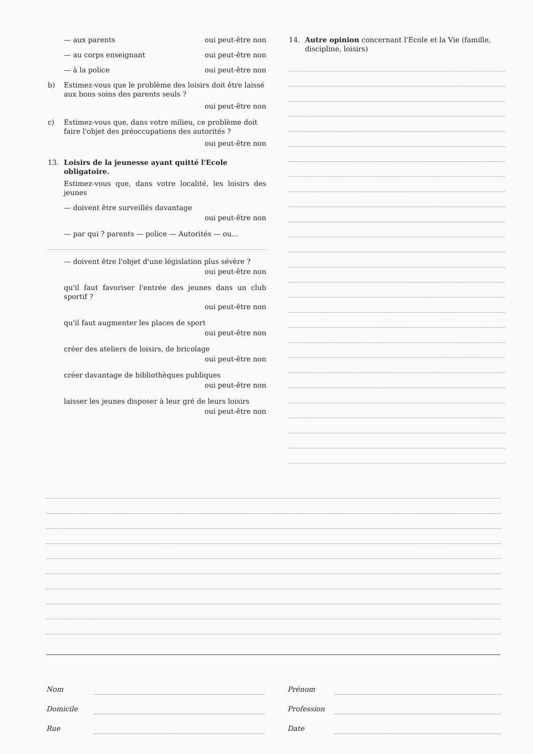— aux parents oui peut-être non
— au corps enseignant oui peut-être non
— à la police oui peut-être non
b) Estimez-vous que le problème des loisirs doit être laissé aux bons soins des parents seuls ?
oui peut-être non
c) Estimez-vous que, dans votre milieu, ce problème doit faire l'objet des préoccupations des autorités ?
oui peut-être non
13. Loisirs de la jeunesse ayant quitté l'Ecole obligatoire.
Estimez-vous que, dans votre localité, les loisirs des jeunes
— doivent être surveillés davantage
oui peut-être non
— par qui ? parents — police — Autorités — ou...
— doivent être l'objet d'une législation plus sévère ?
oui peut-être non
qu'il faut favoriser l'entrée des jeunes dans un club sportif ?
oui peut-être non
qu'il faut augmenter les places de sport
oui peut-être non
créer des ateliers de loisirs, de bricolage
oui peut-être non
créer davantage de bibliothèques publiques
oui peut-être non
laisser les jeunes disposer à leur gré de leurs loisirs
oui peut-être non
14. Autre opinion concernant l'Ecole et la Vie (famille, discipline, loisirs)
Nom
Prénom
Domicile
Profession
Rue
Date